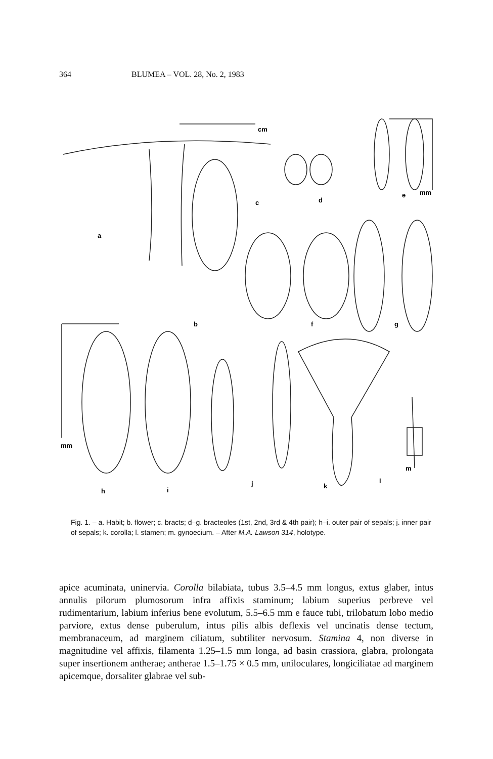364 BLUMEA – VOL. 28, No. 2, 1983
a
b
c
d
e
f
g
h
i
j
k
l
m
mm
mm
cm
Fig. 1. – a. Habit; b. flower; c. bracts; d–g. bracteoles (1st, 2nd, 3rd & 4th pair); h–i. outer pair of sepals; j. inner pair of sepals; k. corolla; l. stamen; m. gynoecium. – After M.A. Lawson 314, holotype.
apice acuminata, uninervia. Corolla bilabiata, tubus 3.5–4.5 mm longus, extus glaber, intus annulis pilorum plumosorum infra affixis staminum; labium superius perbreve vel rudimentarium, labium inferius bene evolutum, 5.5–6.5 mm e fauce tubi, trilobatum lobo medio parviore, extus dense puberulum, intus pilis albis deflexis vel uncinatis dense tectum, membranaceum, ad marginem ciliatum, subtiliter nervosum. Stamina 4, non diverse in magnitudine vel affixis, filamenta 1.25–1.5 mm longa, ad basin crassiora, glabra, prolongata super insertionem antherae; antherae 1.5–1.75 × 0.5 mm, uniloculares, longiciliatae ad marginem apicemque, dorsaliter glabrae vel sub-